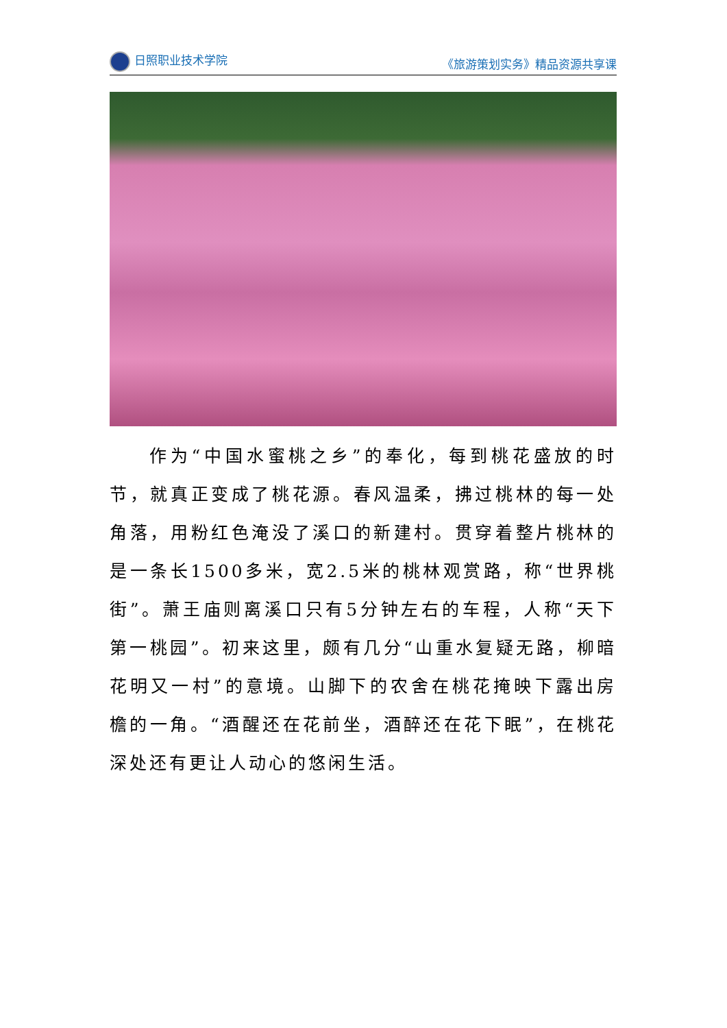日照职业技术学院 《旅游策划实务》精品资源共享课
作为“中国水蜜桃之乡”的奉化，每到桃花盛放的时节，就真正变成了桃花源。春风温柔，拂过桃林的每一处角落，用粉红色淹没了溪口的新建村。贯穿着整片桃林的是一条长1500多米，宽2.5米的桃林观赏路，称“世界桃街”。萧王庙则离溪口只有5分钟左右的车程，人称“天下第一桃园”。初来这里，颇有几分“山重水复疑无路，柳暗花明又一村”的意境。山脚下的农舍在桃花掩映下露出房檐的一角。“酒醒还在花前坐，酒醉还在花下眠”，在桃花深处还有更让人动心的悠闲生活。